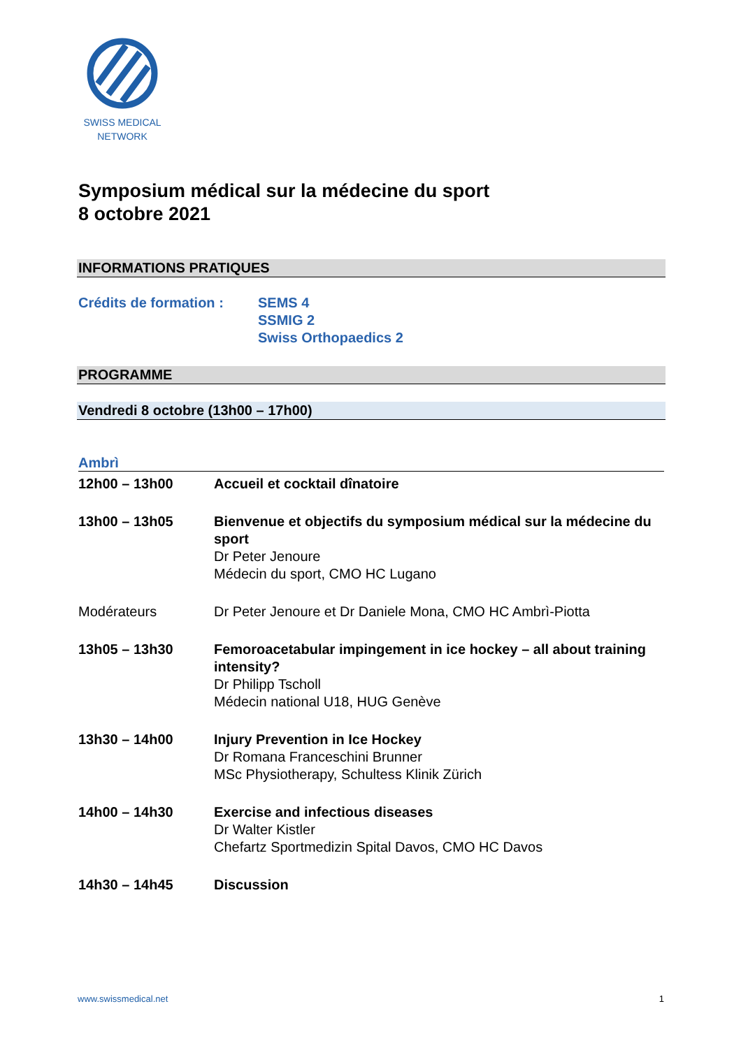SWISS MEDICAL
NETWORK
Symposium médical sur la médecine du sport
8 octobre 2021
INFORMATIONS PRATIQUES
Crédits de formation :
SEMS 4
SSMIG 2
Swiss Orthopaedics 2
PROGRAMME
Vendredi 8 octobre (13h00 – 17h00)
Ambrì
| 12h00 – 13h00 | Accueil et cocktail dînatoire |
| 13h00 – 13h05 | Bienvenue et objectifs du symposium médical sur la médecine du sport Dr Peter Jenoure Médecin du sport, CMO HC Lugano |
| Modérateurs | Dr Peter Jenoure et Dr Daniele Mona, CMO HC Ambrì-Piotta |
| 13h05 – 13h30 | Femoroacetabular impingement in ice hockey – all about training intensity? Dr Philipp Tscholl Médecin national U18, HUG Genève |
| 13h30 – 14h00 | Injury Prevention in Ice Hockey Dr Romana Franceschini Brunner MSc Physiotherapy, Schultess Klinik Zürich |
| 14h00 – 14h30 | Exercise and infectious diseases Dr Walter Kistler Chefartz Sportmedizin Spital Davos, CMO HC Davos |
| 14h30 – 14h45 | Discussion |
www.swissmedical.net 1